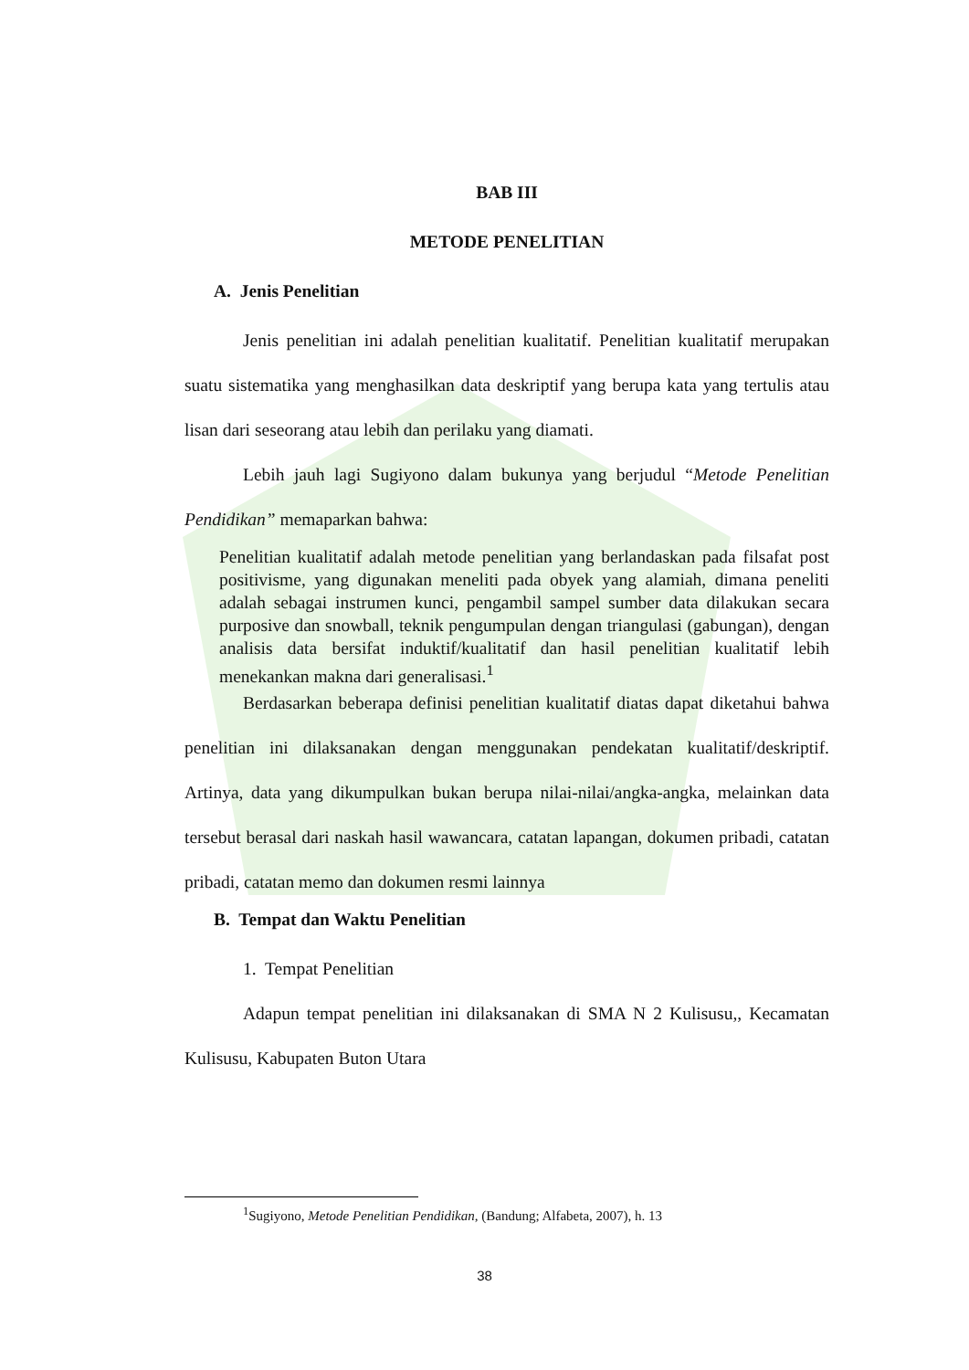BAB III
METODE PENELITIAN
A. Jenis Penelitian
Jenis penelitian ini adalah penelitian kualitatif. Penelitian kualitatif merupakan suatu sistematika yang menghasilkan data deskriptif yang berupa kata yang tertulis atau lisan dari seseorang atau lebih dan perilaku yang diamati.
Lebih jauh lagi Sugiyono dalam bukunya yang berjudul “Metode Penelitian Pendidikan” memaparkan bahwa:
Penelitian kualitatif adalah metode penelitian yang berlandaskan pada filsafat post positivisme, yang digunakan meneliti pada obyek yang alamiah, dimana peneliti adalah sebagai instrumen kunci, pengambil sampel sumber data dilakukan secara purposive dan snowball, teknik pengumpulan dengan triangulasi (gabungan), dengan analisis data bersifat induktif/kualitatif dan hasil penelitian kualitatif lebih menekankan makna dari generalisasi.<sup>1</sup>
Berdasarkan beberapa definisi penelitian kualitatif diatas dapat diketahui bahwa penelitian ini dilaksanakan dengan menggunakan pendekatan kualitatif/deskriptif. Artinya, data yang dikumpulkan bukan berupa nilai-nilai/angka-angka, melainkan data tersebut berasal dari naskah hasil wawancara, catatan lapangan, dokumen pribadi, catatan pribadi, catatan memo dan dokumen resmi lainnya
B. Tempat dan Waktu Penelitian
1. Tempat Penelitian
Adapun tempat penelitian ini dilaksanakan di SMA N 2 Kulisusu,, Kecamatan Kulisusu, Kabupaten Buton Utara
<sup>1</sup> Sugiyono, Metode Penelitian Pendidikan, (Bandung; Alfabeta, 2007), h. 13
38